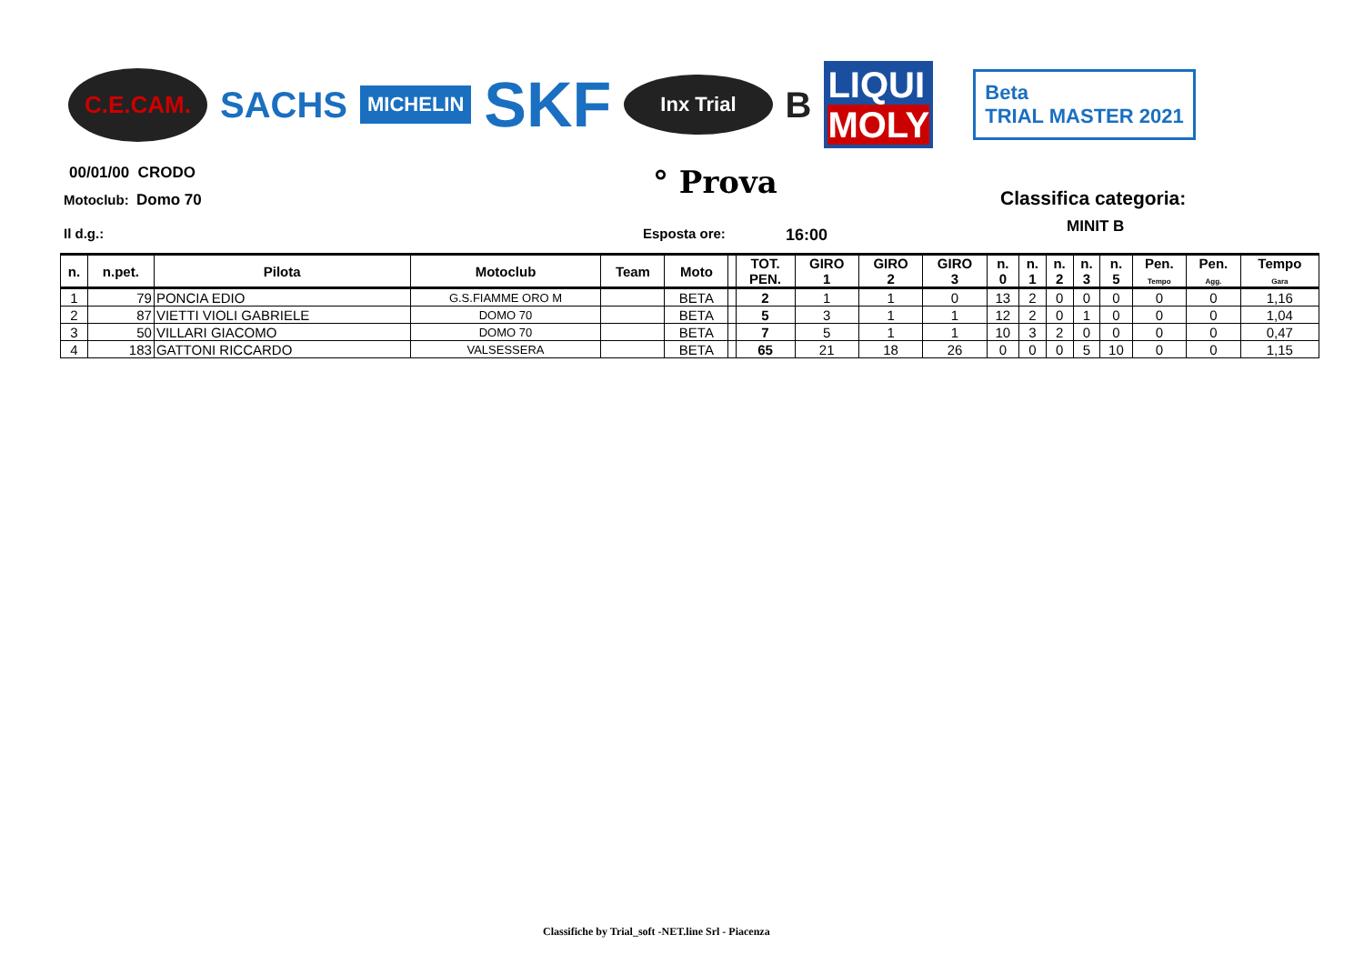C.E.CAM.
SACHS
MICHELIN
SKF
Inx Trial
B
LIQUI
MOLY
Beta
TRIAL MASTER 2021
00/01/00 CRODO
Motoclub: Domo 70 ° Prova Classifica categoria:
MINIT B
Il d.g.: Esposta ore: 16:00
| n. | n.pet. | Pilota | Motoclub | Team | Moto | | TOT. PEN. | GIRO 1 | GIRO 2 | GIRO 3 | n. 0 | n. 1 | n. 2 | n. 3 | n. 5 | Pen. Tempo | Pen. Agg. | Tempo Gara |
| --- | --- | --- | --- | --- | --- | --- | --- | --- | --- | --- | --- | --- | --- | --- | --- | --- | --- | --- |
| 1 | 79 | PONCIA EDIO | G.S.FIAMME ORO M | | BETA | | 2 | 1 | 1 | 0 | 13 | 2 | 0 | 0 | 0 | 0 | 0 | 1,16 |
| 2 | 87 | VIETTI VIOLI GABRIELE | DOMO 70 | | BETA | | 5 | 3 | 1 | 1 | 12 | 2 | 0 | 1 | 0 | 0 | 0 | 1,04 |
| 3 | 50 | VILLARI GIACOMO | DOMO 70 | | BETA | | 7 | 5 | 1 | 1 | 10 | 3 | 2 | 0 | 0 | 0 | 0 | 0,47 |
| 4 | 183 | GATTONI RICCARDO | VALSESSERA | | BETA | | 65 | 21 | 18 | 26 | 0 | 0 | 0 | 5 | 10 | 0 | 0 | 1,15 |
Classifiche by Trial_soft -NET.line Srl - Piacenza